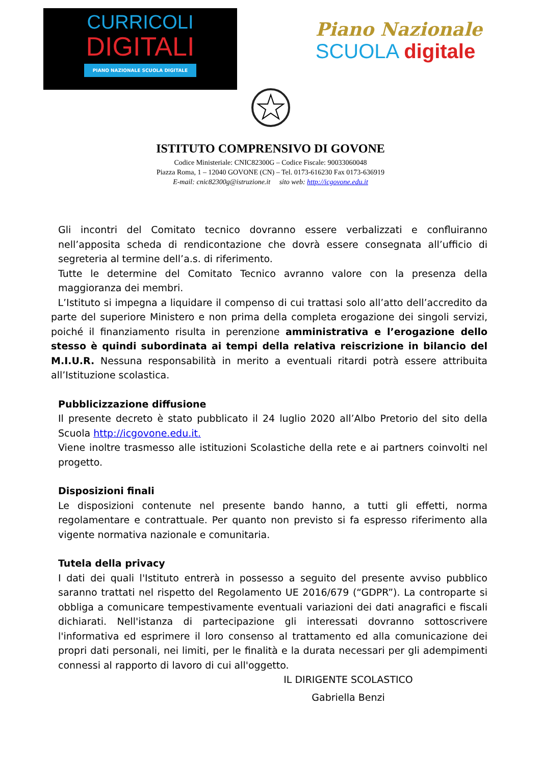CURRICOLI
DIGITALI
PIANO NAZIONALE SCUOLA DIGITALE
Piano Nazionale
SCUOLA digitale
ISTITUTO COMPRENSIVO DI GOVONE
Codice Ministeriale: CNIC82300G – Codice Fiscale: 90033060048
Piazza Roma, 1 – 12040 GOVONE (CN) – Tel. 0173-616230 Fax 0173-636919
E-mail: cnic82300g@istruzione.it sito web: http://icgovone.edu.it
Gli incontri del Comitato tecnico dovranno essere verbalizzati e confluiranno nell’apposita scheda di rendicontazione che dovrà essere consegnata all’ufficio di segreteria al termine dell’a.s. di riferimento.
Tutte le determine del Comitato Tecnico avranno valore con la presenza della maggioranza dei membri.
L’Istituto si impegna a liquidare il compenso di cui trattasi solo all’atto dell’accredito da parte del superiore Ministero e non prima della completa erogazione dei singoli servizi, poiché il finanziamento risulta in perenzione amministrativa e l’erogazione dello stesso è quindi subordinata ai tempi della relativa reiscrizione in bilancio del M.I.U.R. Nessuna responsabilità in merito a eventuali ritardi potrà essere attribuita all’Istituzione scolastica.
Pubblicizzazione diffusione
Il presente decreto è stato pubblicato il 24 luglio 2020 all’Albo Pretorio del sito della Scuola http://icgovone.edu.it.
Viene inoltre trasmesso alle istituzioni Scolastiche della rete e ai partners coinvolti nel progetto.
Disposizioni finali
Le disposizioni contenute nel presente bando hanno, a tutti gli effetti, norma regolamentare e contrattuale. Per quanto non previsto si fa espresso riferimento alla vigente normativa nazionale e comunitaria.
Tutela della privacy
I dati dei quali l'Istituto entrerà in possesso a seguito del presente avviso pubblico saranno trattati nel rispetto del Regolamento UE 2016/679 (“GDPR”). La controparte si obbliga a comunicare tempestivamente eventuali variazioni dei dati anagrafici e fiscali dichiarati. Nell'istanza di partecipazione gli interessati dovranno sottoscrivere l'informativa ed esprimere il loro consenso al trattamento ed alla comunicazione dei propri dati personali, nei limiti, per le finalità e la durata necessari per gli adempimenti connessi al rapporto di lavoro di cui all'oggetto.
IL DIRIGENTE SCOLASTICO
Gabriella Benzi